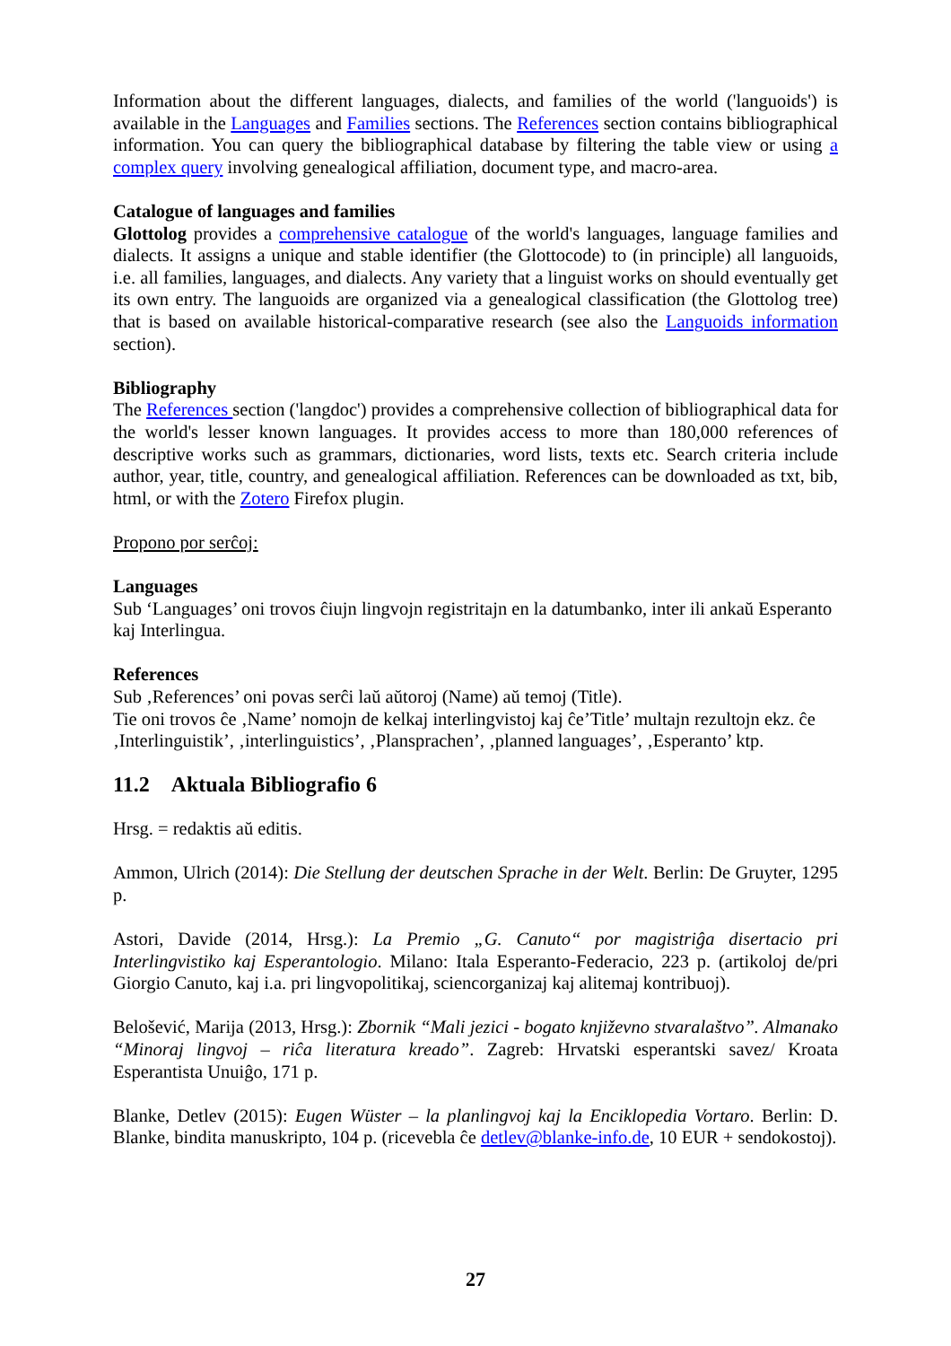Information about the different languages, dialects, and families of the world ('languoids') is available in the Languages and Families sections. The References section contains bibliographical information. You can query the bibliographical database by filtering the table view or using a complex query involving genealogical affiliation, document type, and macro-area.
Catalogue of languages and families
Glottolog provides a comprehensive catalogue of the world's languages, language families and dialects. It assigns a unique and stable identifier (the Glottocode) to (in principle) all languoids, i.e. all families, languages, and dialects. Any variety that a linguist works on should eventually get its own entry. The languoids are organized via a genealogical classification (the Glottolog tree) that is based on available historical-comparative research (see also the Languoids information section).
Bibliography
The References section ('langdoc') provides a comprehensive collection of bibliographical data for the world's lesser known languages. It provides access to more than 180,000 references of descriptive works such as grammars, dictionaries, word lists, texts etc. Search criteria include author, year, title, country, and genealogical affiliation. References can be downloaded as txt, bib, html, or with the Zotero Firefox plugin.
Propono por serĉoj:
Languages
Sub ‘Languages’ oni trovos ĉiujn lingvojn registritajn en la datumbanko, inter ili ankaŭ Esperanto kaj Interlingua.
References
Sub ‚References’ oni povas serĉi laŭ aŭtoroj (Name) aŭ temoj (Title).
Tie oni trovos ĉe ‚Name’ nomojn de kelkaj interlingvistoj kaj ĉe’Title’ multajn rezultojn ekz. ĉe ‚Interlinguistik’, ‚interlinguistics’, ‚Plansprachen’, ‚planned languages’, ‚Esperanto’ ktp.
11.2 Aktuala Bibliografio 6
Hrsg. = redaktis aŭ editis.
Ammon, Ulrich (2014): Die Stellung der deutschen Sprache in der Welt. Berlin: De Gruyter, 1295 p.
Astori, Davide (2014, Hrsg.): La Premio „G. Canuto“ por magistriĝa disertacio pri Interlingvistiko kaj Esperantologio. Milano: Itala Esperanto-Federacio, 223 p. (artikoloj de/pri Giorgio Canuto, kaj i.a. pri lingvopolitikaj, sciencorganizaj kaj alitemaj kontribuoj).
Belošević, Marija (2013, Hrsg.): Zbornik “Mali jezici - bogato književno stvaralaštvo”. Almanako “Minoraj lingvoj – riĉa literatura kreado”. Zagreb: Hrvatski esperantski savez/ Kroata Esperantista Unuiĝo, 171 p.
Blanke, Detlev (2015): Eugen Wüster – la planlingvoj kaj la Enciklopedia Vortaro. Berlin: D. Blanke, bindita manuskripto, 104 p. (ricevebla ĉe detlev@blanke-info.de, 10 EUR + sendokostoj).
27